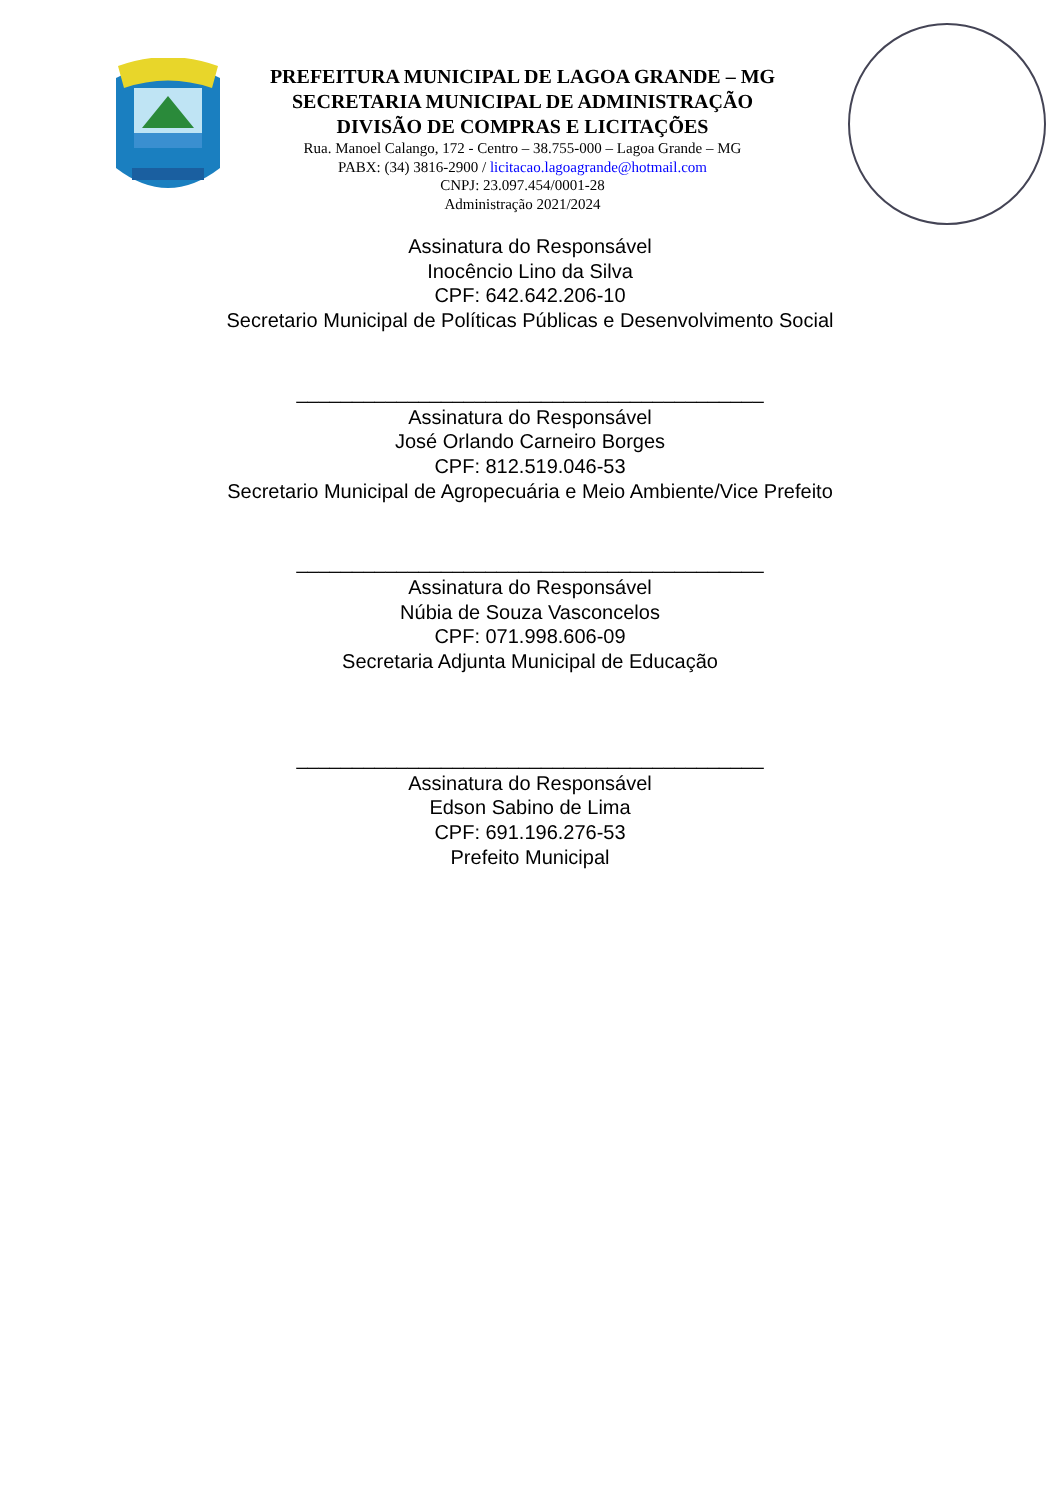PREFEITURA MUNICIPAL DE LAGOA GRANDE – MG
SECRETARIA MUNICIPAL DE ADMINISTRAÇÃO
DIVISÃO DE COMPRAS E LICITAÇÕES
Rua. Manoel Calango, 172 - Centro – 38.755-000 – Lagoa Grande – MG
PABX: (34) 3816-2900 / licitacao.lagoagrande@hotmail.com
CNPJ: 23.097.454/0001-28
Administração 2021/2024
Assinatura do Responsável
Inocêncio Lino da Silva
CPF: 642.642.206-10
Secretario Municipal de Políticas Públicas e Desenvolvimento Social
__________________________________________
Assinatura do Responsável
José Orlando Carneiro Borges
CPF: 812.519.046-53
Secretario Municipal de Agropecuária e Meio Ambiente/Vice Prefeito
__________________________________________
Assinatura do Responsável
Núbia de Souza Vasconcelos
CPF: 071.998.606-09
Secretaria Adjunta Municipal de Educação
__________________________________________
Assinatura do Responsável
Edson Sabino de Lima
CPF: 691.196.276-53
Prefeito Municipal